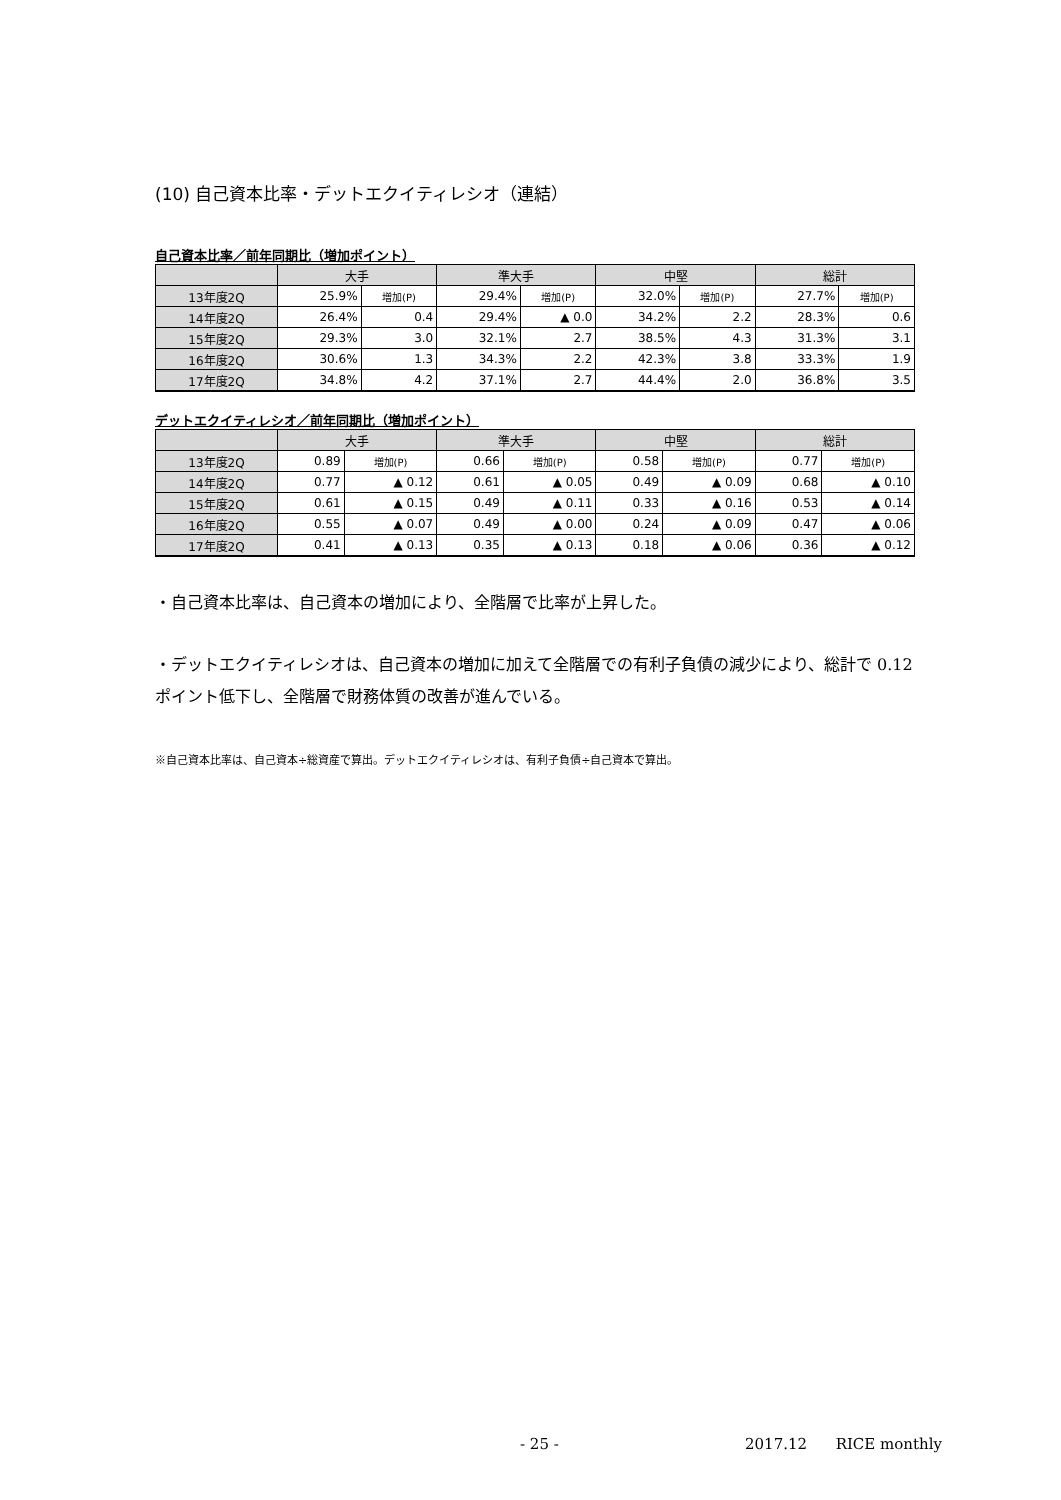(10) 自己資本比率・デットエクイティレシオ（連結）
自己資本比率／前年同期比（増加ポイント）
| | 大手 | | 準大手 | | 中堅 | | 総計 | |
| --- | --- | --- | --- | --- | --- | --- | --- | --- |
| 13年度2Q | 25.9% | 増加(P) | 29.4% | 増加(P) | 32.0% | 増加(P) | 27.7% | 増加(P) |
| 14年度2Q | 26.4% | 0.4 | 29.4% | ▲ 0.0 | 34.2% | 2.2 | 28.3% | 0.6 |
| 15年度2Q | 29.3% | 3.0 | 32.1% | 2.7 | 38.5% | 4.3 | 31.3% | 3.1 |
| 16年度2Q | 30.6% | 1.3 | 34.3% | 2.2 | 42.3% | 3.8 | 33.3% | 1.9 |
| 17年度2Q | 34.8% | 4.2 | 37.1% | 2.7 | 44.4% | 2.0 | 36.8% | 3.5 |
デットエクイティレシオ／前年同期比（増加ポイント）
| | 大手 | | 準大手 | | 中堅 | | 総計 | |
| --- | --- | --- | --- | --- | --- | --- | --- | --- |
| 13年度2Q | 0.89 | 増加(P) | 0.66 | 増加(P) | 0.58 | 増加(P) | 0.77 | 増加(P) |
| 14年度2Q | 0.77 | ▲ 0.12 | 0.61 | ▲ 0.05 | 0.49 | ▲ 0.09 | 0.68 | ▲ 0.10 |
| 15年度2Q | 0.61 | ▲ 0.15 | 0.49 | ▲ 0.11 | 0.33 | ▲ 0.16 | 0.53 | ▲ 0.14 |
| 16年度2Q | 0.55 | ▲ 0.07 | 0.49 | ▲ 0.00 | 0.24 | ▲ 0.09 | 0.47 | ▲ 0.06 |
| 17年度2Q | 0.41 | ▲ 0.13 | 0.35 | ▲ 0.13 | 0.18 | ▲ 0.06 | 0.36 | ▲ 0.12 |
・自己資本比率は、自己資本の増加により、全階層で比率が上昇した。
・デットエクイティレシオは、自己資本の増加に加えて全階層での有利子負債の減少により、総計で 0.12 ポイント低下し、全階層で財務体質の改善が進んでいる。
※自己資本比率は、自己資本÷総資産で算出。デットエクイティレシオは、有利子負債÷自己資本で算出。
- 25 - 2017.12 RICE monthly